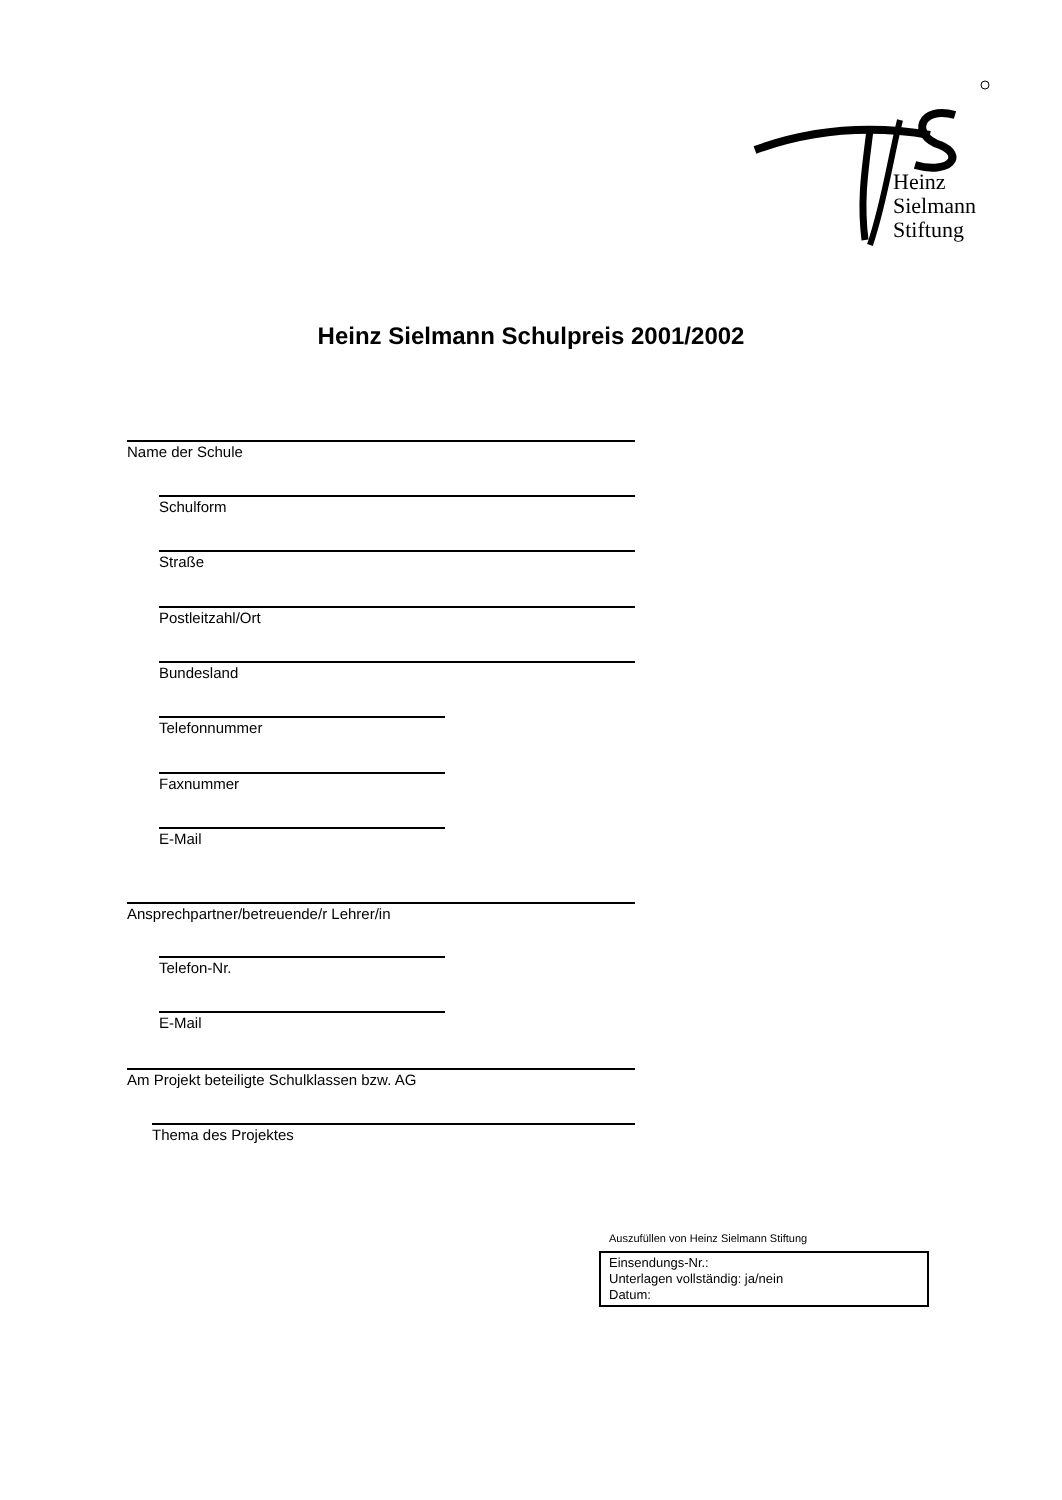Heinz
Sielmann
Stiftung
Heinz Sielmann Schulpreis 2001/2002
Name der Schule
Schulform
Straße
Postleitzahl/Ort
Bundesland
Telefonnummer
Faxnummer
E-Mail
Ansprechpartner/betreuende/r Lehrer/in
Telefon-Nr.
E-Mail
Am Projekt beteiligte Schulklassen bzw. AG
Thema des Projektes
Auszufüllen von Heinz Sielmann Stiftung
Einsendungs-Nr.:
Unterlagen vollständig: ja/nein
Datum: